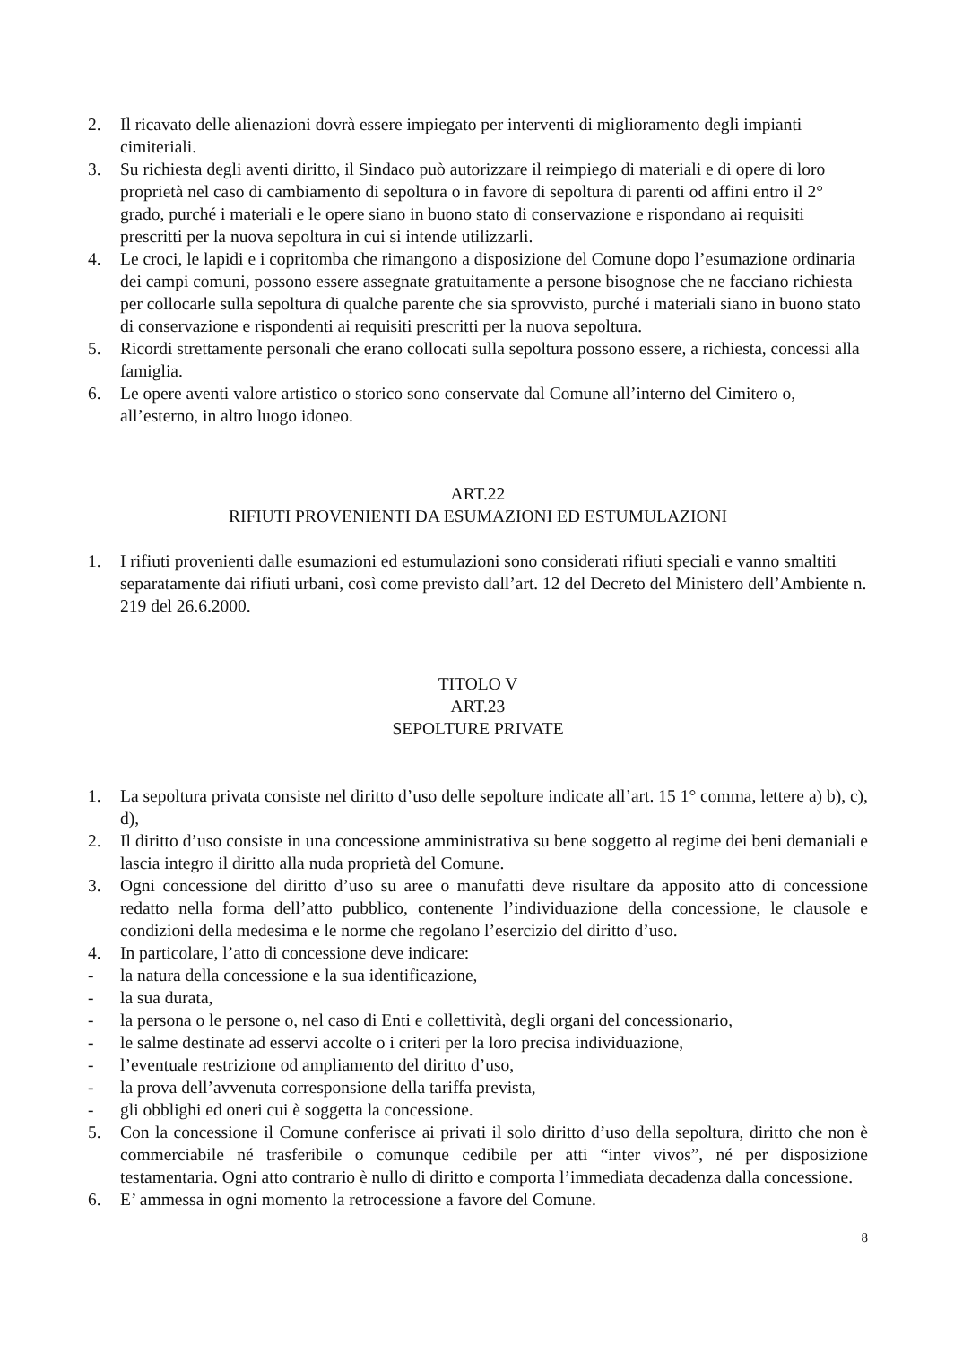2. Il ricavato delle alienazioni dovrà essere impiegato per interventi di miglioramento degli impianti cimiteriali.
3. Su richiesta degli aventi diritto, il Sindaco può autorizzare il reimpiego di materiali e di opere di loro proprietà nel caso di cambiamento di sepoltura o in favore di sepoltura di parenti od affini entro il 2° grado, purché i materiali e le opere siano in buono stato di conservazione e rispondano ai requisiti prescritti per la nuova sepoltura in cui si intende utilizzarli.
4. Le croci, le lapidi e i copritomba che rimangono a disposizione del Comune dopo l’esumazione ordinaria dei campi comuni, possono essere assegnate gratuitamente a persone bisognose che ne facciano richiesta per collocarle sulla sepoltura di qualche parente che sia sprovvisto, purché i materiali siano in buono stato di conservazione e rispondenti ai requisiti prescritti per la nuova sepoltura.
5. Ricordi strettamente personali che erano collocati sulla sepoltura possono essere, a richiesta, concessi alla famiglia.
6. Le opere aventi valore artistico o storico sono conservate dal Comune all’interno del Cimitero o, all’esterno, in altro luogo idoneo.
ART.22
RIFIUTI PROVENIENTI DA ESUMAZIONI ED ESTUMULAZIONI
1. I rifiuti provenienti dalle esumazioni ed estumulazioni sono considerati rifiuti speciali e vanno smaltiti separatamente dai rifiuti urbani, così come previsto dall’art. 12 del Decreto del Ministero dell’Ambiente n. 219 del 26.6.2000.
TITOLO V
ART.23
SEPOLTURE PRIVATE
1. La sepoltura privata consiste nel diritto d’uso delle sepolture indicate all’art. 15 1° comma, lettere a) b), c), d),
2. Il diritto d’uso consiste in una concessione amministrativa su bene soggetto al regime dei beni demaniali e lascia integro il diritto alla nuda proprietà del Comune.
3. Ogni concessione del diritto d’uso su aree o manufatti deve risultare da apposito atto di concessione redatto nella forma dell’atto pubblico, contenente l’individuazione della concessione, le clausole e condizioni della medesima e le norme che regolano l’esercizio del diritto d’uso.
4. In particolare, l’atto di concessione deve indicare:
- la natura della concessione e la sua identificazione,
- la sua durata,
- la persona o le persone o, nel caso di Enti e collettività, degli organi del concessionario,
- le salme destinate ad esservi accolte o i criteri per la loro precisa individuazione,
- l’eventuale restrizione od ampliamento del diritto d’uso,
- la prova dell’avvenuta corresponsione della tariffa prevista,
- gli obblighi ed oneri cui è soggetta la concessione.
5. Con la concessione il Comune conferisce ai privati il solo diritto d’uso della sepoltura, diritto che non è commerciabile né trasferibile o comunque cedibile per atti “inter vivos”, né per disposizione testamentaria. Ogni atto contrario è nullo di diritto e comporta l’immediata decadenza dalla concessione.
6. E’ ammessa in ogni momento la retrocessione a favore del Comune.
8